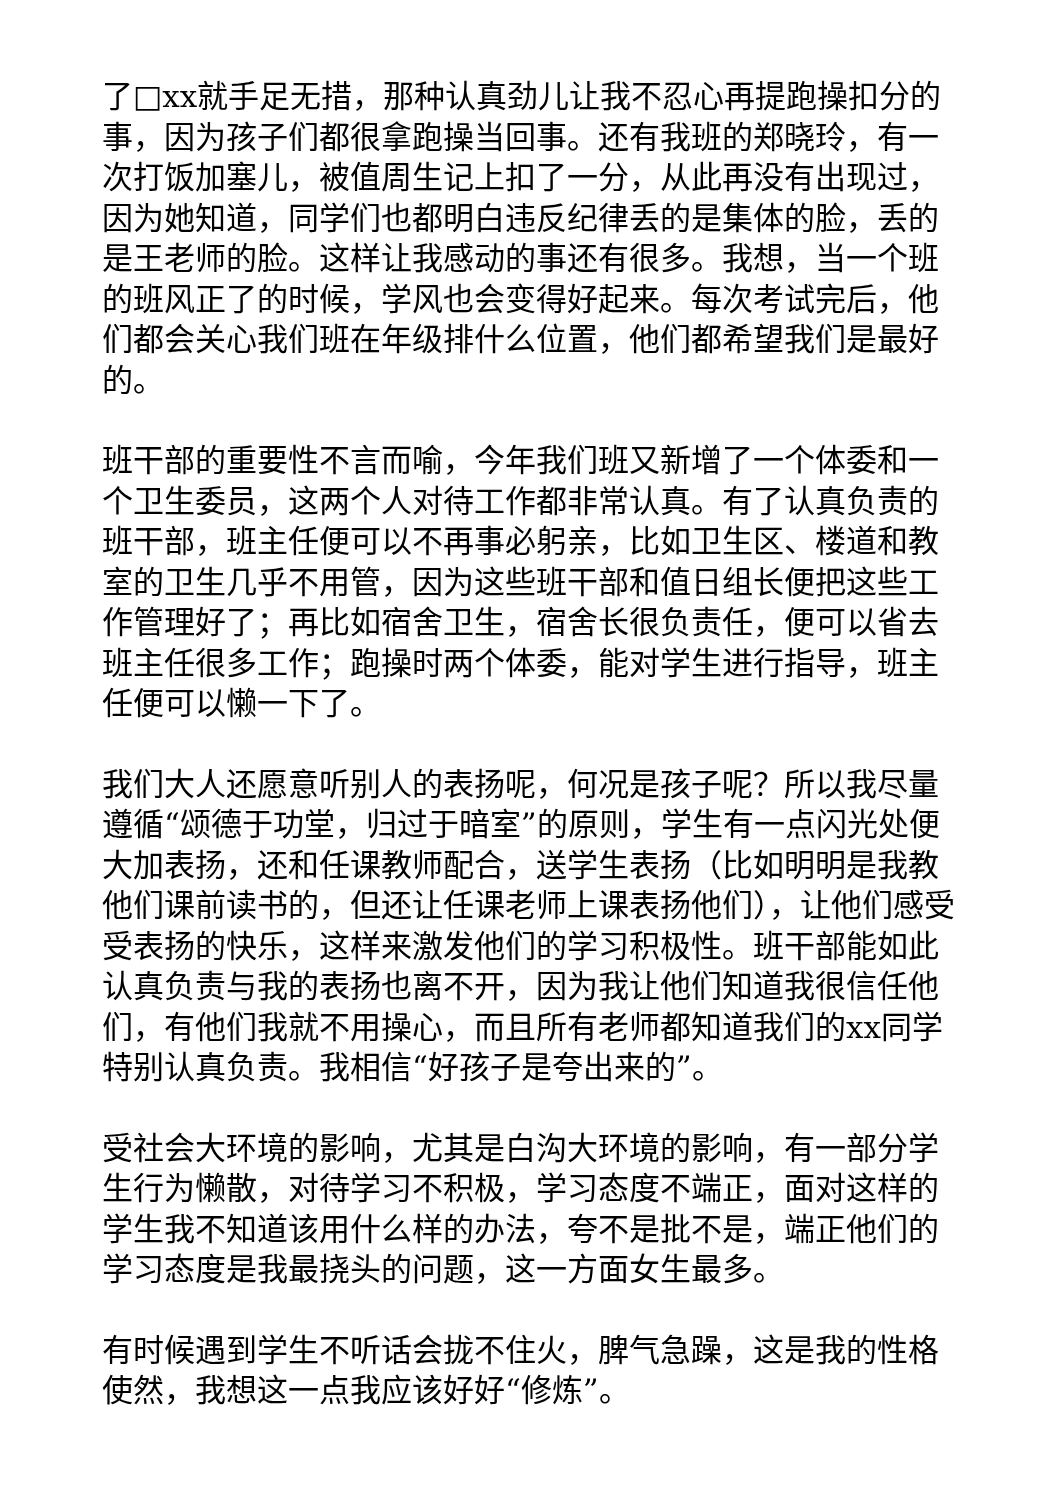了□xx就手足无措，那种认真劲儿让我不忍心再提跑操扣分的事，因为孩子们都很拿跑操当回事。还有我班的郑晓玲，有一次打饭加塞儿，被值周生记上扣了一分，从此再没有出现过，因为她知道，同学们也都明白违反纪律丢的是集体的脸，丢的是王老师的脸。这样让我感动的事还有很多。我想，当一个班的班风正了的时候，学风也会变得好起来。每次考试完后，他们都会关心我们班在年级排什么位置，他们都希望我们是最好的。
班干部的重要性不言而喻，今年我们班又新增了一个体委和一个卫生委员，这两个人对待工作都非常认真。有了认真负责的班干部，班主任便可以不再事必躬亲，比如卫生区、楼道和教室的卫生几乎不用管，因为这些班干部和值日组长便把这些工作管理好了；再比如宿舍卫生，宿舍长很负责任，便可以省去班主任很多工作；跑操时两个体委，能对学生进行指导，班主任便可以懒一下了。
我们大人还愿意听别人的表扬呢，何况是孩子呢？所以我尽量遵循“颂德于功堂，归过于暗室”的原则，学生有一点闪光处便大加表扬，还和任课教师配合，送学生表扬（比如明明是我教他们课前读书的，但还让任课老师上课表扬他们），让他们感受受表扬的快乐，这样来激发他们的学习积极性。班干部能如此认真负责与我的表扬也离不开，因为我让他们知道我很信任他们，有他们我就不用操心，而且所有老师都知道我们的xx同学特别认真负责。我相信“好孩子是夸出来的”。
受社会大环境的影响，尤其是白沟大环境的影响，有一部分学生行为懒散，对待学习不积极，学习态度不端正，面对这样的学生我不知道该用什么样的办法，夸不是批不是，端正他们的学习态度是我最挠头的问题，这一方面女生最多。
有时候遇到学生不听话会拢不住火，脾气急躁，这是我的性格使然，我想这一点我应该好好“修炼”。